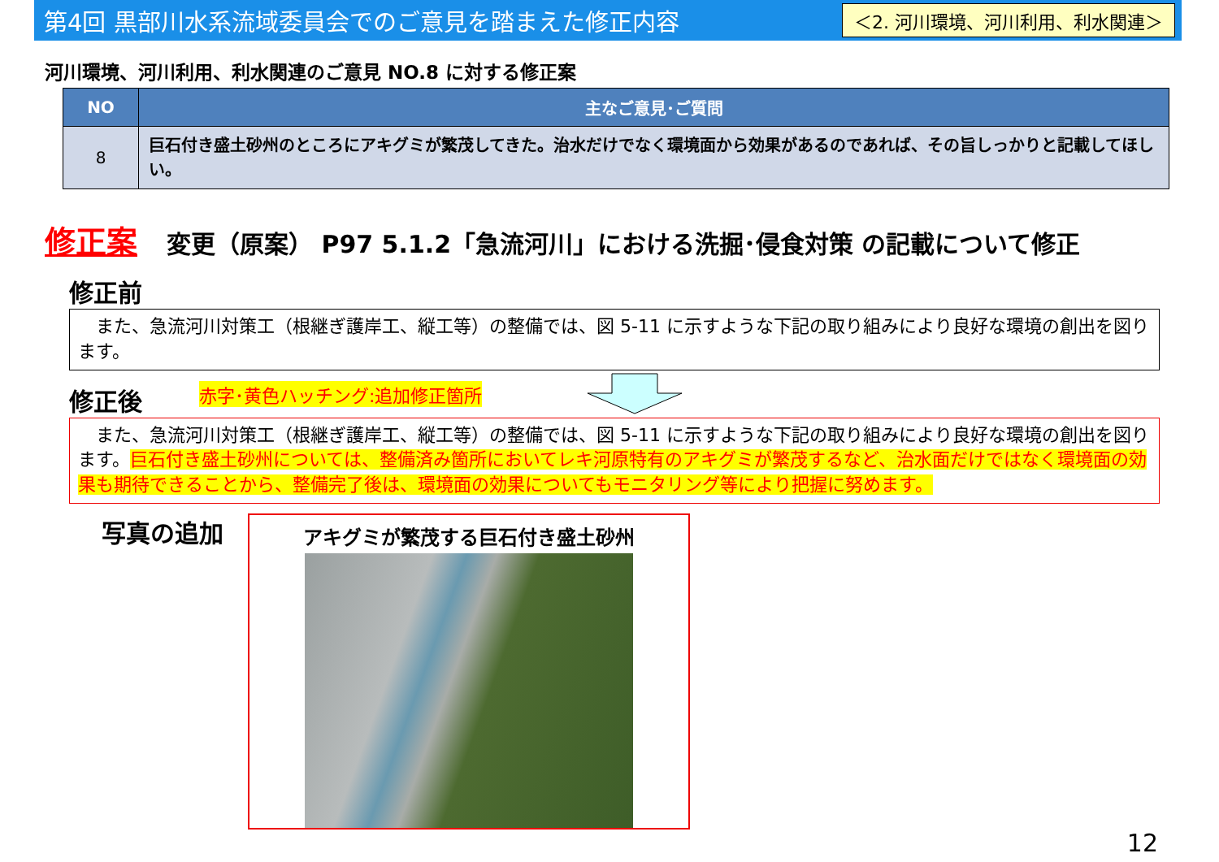第4回 黒部川水系流域委員会でのご意見を踏まえた修正内容
＜2. 河川環境、河川利用、利水関連＞
河川環境、河川利用、利水関連のご意見 NO.8 に対する修正案
| NO | 主なご意見･ご質問 |
| --- | --- |
| 8 | 巨石付き盛土砂州のところにアキグミが繁茂してきた。治水だけでなく環境面から効果があるのであれば、その旨しっかりと記載してほしい。 |
修正案 変更（原案） P97 5.1.2「急流河川」における洗掘･侵食対策 の記載について修正
修正前
　また、急流河川対策工（根継ぎ護岸工、縦工等）の整備では、図 5-11 に示すような下記の取り組みにより良好な環境の創出を図ります。
修正後
赤字･黄色ハッチング:追加修正箇所
　また、急流河川対策工（根継ぎ護岸工、縦工等）の整備では、図 5-11 に示すような下記の取り組みにより良好な環境の創出を図ります。巨石付き盛土砂州については、整備済み箇所においてレキ河原特有のアキグミが繁茂するなど、治水面だけではなく環境面の効果も期待できることから、整備完了後は、環境面の効果についてもモニタリング等により把握に努めます。
写真の追加
アキグミが繁茂する巨石付き盛土砂州
12